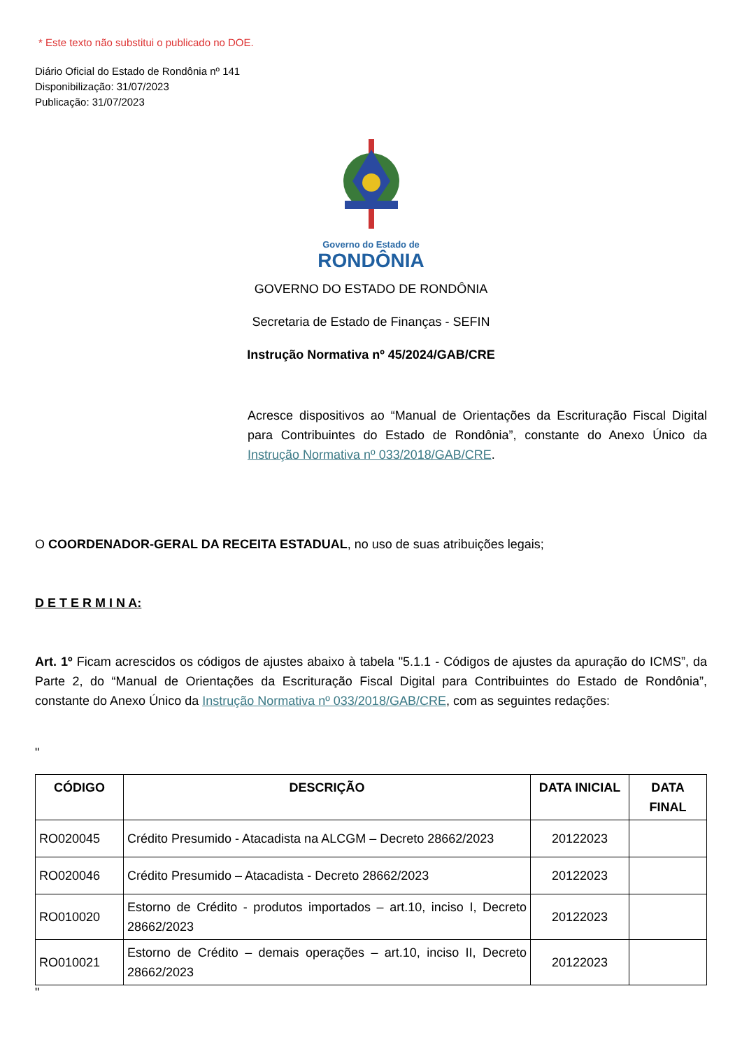* Este texto não substitui o publicado no DOE.
Diário Oficial do Estado de Rondônia nº 141
Disponibilização: 31/07/2023
Publicação: 31/07/2023
Governo do Estado de
RONDÔNIA
GOVERNO DO ESTADO DE RONDÔNIA
Secretaria de Estado de Finanças - SEFIN
Instrução Normativa nº 45/2024/GAB/CRE
Acresce dispositivos ao “Manual de Orientações da Escrituração Fiscal Digital para Contribuintes do Estado de Rondônia”, constante do Anexo Único da Instrução Normativa nº 033/2018/GAB/CRE.
O COORDENADOR-GERAL DA RECEITA ESTADUAL, no uso de suas atribuições legais;
D E T E R M I N A:
Art. 1º Ficam acrescidos os códigos de ajustes abaixo à tabela "5.1.1 - Códigos de ajustes da apuração do ICMS”, da Parte 2, do “Manual de Orientações da Escrituração Fiscal Digital para Contribuintes do Estado de Rondônia”, constante do Anexo Único da Instrução Normativa nº 033/2018/GAB/CRE, com as seguintes redações:
"
| CÓDIGO | DESCRIÇÃO | DATA INICIAL | DATA FINAL |
| --- | --- | --- | --- |
| RO020045 | Crédito Presumido - Atacadista na ALCGM – Decreto 28662/2023 | 20122023 | |
| RO020046 | Crédito Presumido – Atacadista - Decreto 28662/2023 | 20122023 | |
| RO010020 | Estorno de Crédito - produtos importados – art.10, inciso I, Decreto 28662/2023 | 20122023 | |
| RO010021 | Estorno de Crédito – demais operações – art.10, inciso II, Decreto 28662/2023 | 20122023 | |
"